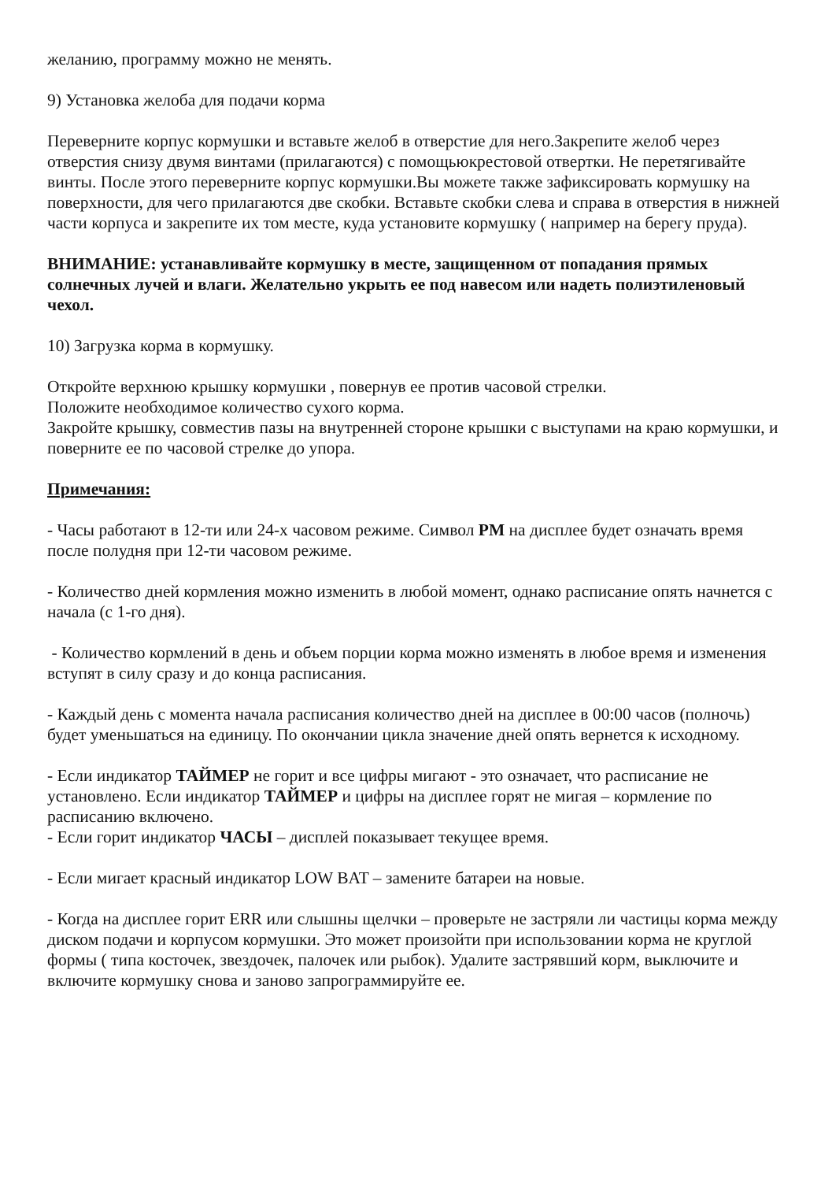желанию, программу можно не менять.
9) Установка желоба для подачи корма
Переверните корпус кормушки и вставьте желоб в отверстие для него.Закрепите желоб через отверстия снизу двумя винтами (прилагаются) с помощьюкрестовой отвертки. Не перетягивайте винты. После этого переверните корпус кормушки.Вы можете также зафиксировать кормушку на поверхности, для чего прилагаются две скобки. Вставьте скобки слева и справа в отверстия в нижней части корпуса и закрепите их том месте, куда установите кормушку ( например на берегу пруда).
ВНИМАНИЕ: устанавливайте кормушку в месте, защищенном от попадания прямых солнечных лучей и влаги. Желательно укрыть ее под навесом или надеть полиэтиленовый чехол.
10) Загрузка корма в кормушку.
Откройте верхнюю крышку кормушки , повернув ее против часовой стрелки.
Положите необходимое количество сухого корма.
Закройте крышку, совместив пазы на внутренней стороне крышки с выступами на краю кормушки, и поверните ее по часовой стрелке до упора.
Примечания:
- Часы работают в 12-ти или 24-х часовом режиме. Символ PM на дисплее будет означать время после полудня при 12-ти часовом режиме.
- Количество дней кормления можно изменить в любой момент, однако расписание опять начнется с начала (с 1-го дня).
- Количество кормлений в день и объем порции корма можно изменять в любое время и изменения вступят в силу сразу и до конца расписания.
- Каждый день с момента начала расписания количество дней на дисплее в 00:00 часов (полночь) будет уменьшаться на единицу. По окончании цикла значение дней опять вернется к исходному.
- Если индикатор ТАЙМЕР не горит и все цифры мигают - это означает, что расписание не установлено. Если индикатор ТАЙМЕР и цифры на дисплее горят не мигая – кормление по расписанию включено.
- Если горит индикатор ЧАСЫ – дисплей показывает текущее время.
- Если мигает красный индикатор LOW BAT – замените батареи на новые.
- Когда на дисплее горит ERR или слышны щелчки – проверьте не застряли ли частицы корма между диском подачи и корпусом кормушки. Это может произойти при использовании корма не круглой формы ( типа косточек, звездочек, палочек или рыбок). Удалите застрявший корм, выключите и включите кормушку снова и заново запрограммируйте ее.